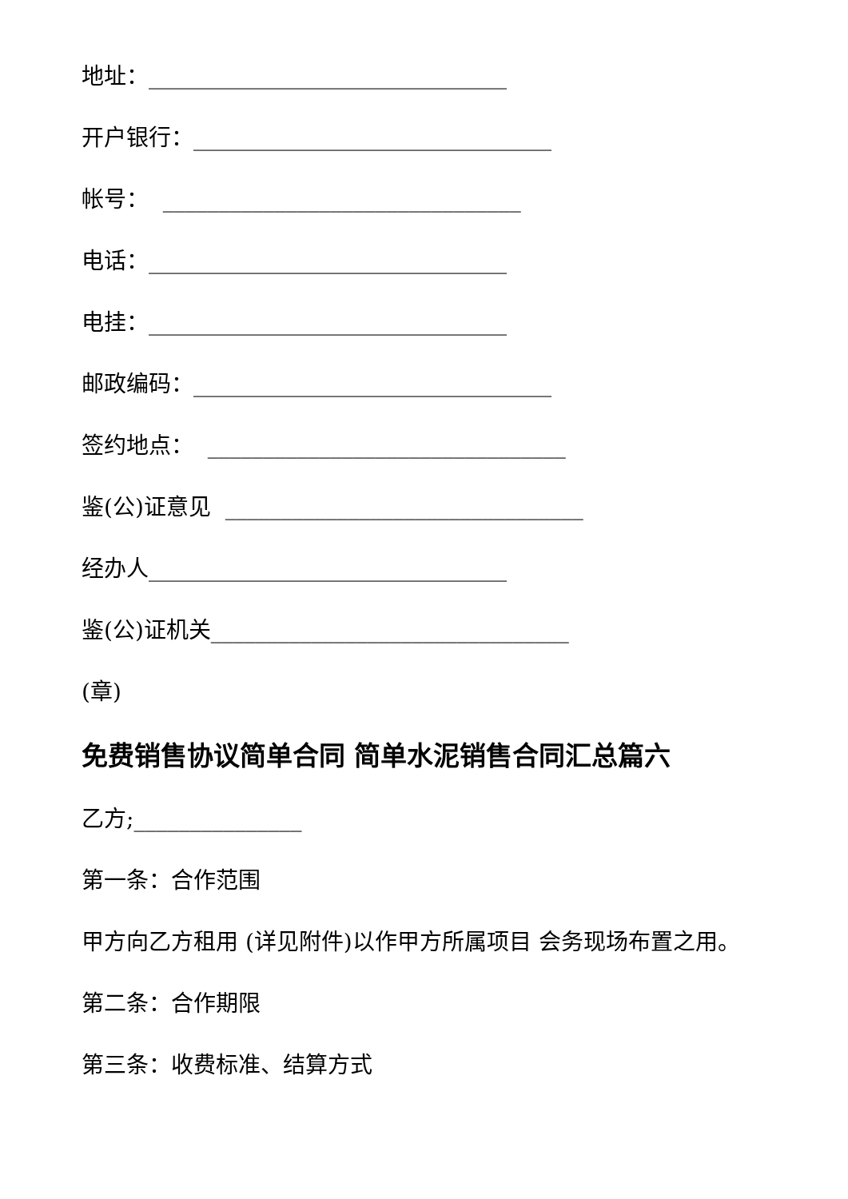地址：________________________________
开户银行：________________________________
帐号： ________________________________
电话：________________________________
电挂：________________________________
邮政编码：________________________________
签约地点： ________________________________
鉴(公)证意见 ________________________________
经办人________________________________
鉴(公)证机关________________________________
(章)
免费销售协议简单合同 简单水泥销售合同汇总篇六
乙方;_______________
第一条：合作范围
甲方向乙方租用 (详见附件)以作甲方所属项目 会务现场布置之用。
第二条：合作期限
第三条：收费标准、结算方式